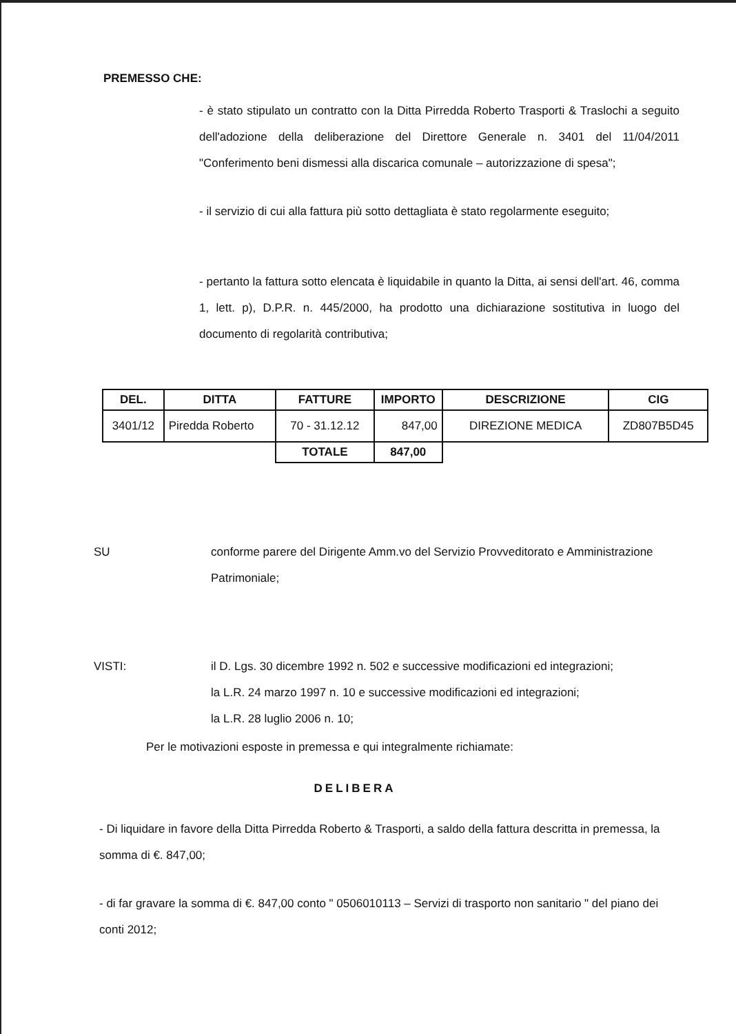PREMESSO CHE:
- è stato stipulato un contratto con la Ditta Pirredda Roberto Trasporti & Traslochi a seguito dell'adozione della deliberazione del Direttore Generale n. 3401 del 11/04/2011 "Conferimento beni dismessi alla discarica comunale – autorizzazione di spesa";
- il servizio di cui alla fattura più sotto dettagliata è stato regolarmente eseguito;
- pertanto la fattura sotto elencata è liquidabile in quanto la Ditta, ai sensi dell'art. 46, comma 1, lett. p), D.P.R. n. 445/2000, ha prodotto una dichiarazione sostitutiva in luogo del documento di regolarità contributiva;
| DEL. | DITTA | FATTURE | IMPORTO | DESCRIZIONE | CIG |
| --- | --- | --- | --- | --- | --- |
| 3401/12 | Piredda Roberto | 70 - 31.12.12 | 847,00 | DIREZIONE MEDICA | ZD807B5D45 |
| | | TOTALE | 847,00 | | |
SU conforme parere del Dirigente Amm.vo del Servizio Provveditorato e Amministrazione Patrimoniale;
VISTI: il D. Lgs. 30 dicembre 1992 n. 502 e successive modificazioni ed integrazioni;
la L.R. 24 marzo 1997 n. 10 e successive modificazioni ed integrazioni;
la L.R. 28 luglio 2006 n. 10;
Per le motivazioni esposte in premessa e qui integralmente richiamate:
DELIBERA
- Di liquidare in favore della Ditta Pirredda Roberto & Trasporti, a saldo della fattura descritta in premessa, la somma di €. 847,00;
- di far gravare la somma di €. 847,00 conto " 0506010113 – Servizi di trasporto non sanitario " del piano dei conti 2012;